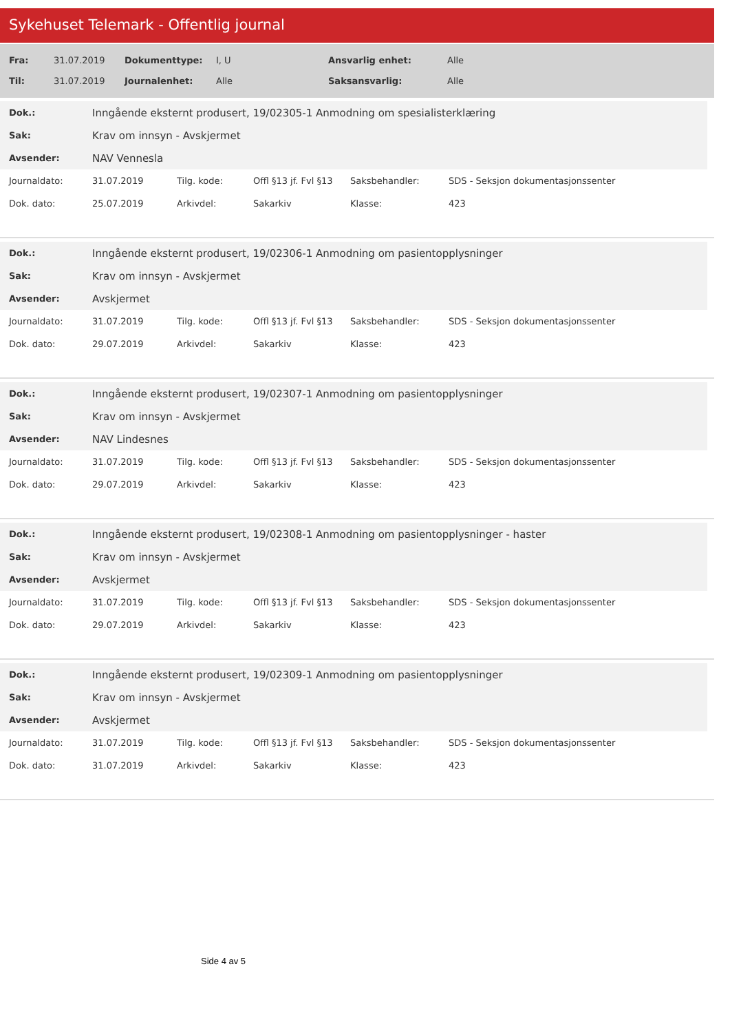Sykehuset Telemark - Offentlig journal
| Fra: | 31.07.2019 | Dokumenttype: | I, U | Ansvarlig enhet: | Alle |
| Til: | 31.07.2019 | Journalenhet: | Alle | Saksansvarlig: | Alle |
| Dok.: | Inngående eksternt produsert, 19/02305-1 Anmodning om spesialisterklæring |
| Sak: | Krav om innsyn - Avskjermet |
| Avsender: | NAV Vennesla |
| Journaldato: | 31.07.2019 | Tilg. kode: | Offl §13 jf. Fvl §13 | Saksbehandler: | SDS - Seksjon dokumentasjonssenter |
| Dok. dato: | 25.07.2019 | Arkivdel: | Sakarkiv | Klasse: | 423 |
| Dok.: | Inngående eksternt produsert, 19/02306-1 Anmodning om pasientopplysninger |
| Sak: | Krav om innsyn - Avskjermet |
| Avsender: | Avskjermet |
| Journaldato: | 31.07.2019 | Tilg. kode: | Offl §13 jf. Fvl §13 | Saksbehandler: | SDS - Seksjon dokumentasjonssenter |
| Dok. dato: | 29.07.2019 | Arkivdel: | Sakarkiv | Klasse: | 423 |
| Dok.: | Inngående eksternt produsert, 19/02307-1 Anmodning om pasientopplysninger |
| Sak: | Krav om innsyn - Avskjermet |
| Avsender: | NAV Lindesnes |
| Journaldato: | 31.07.2019 | Tilg. kode: | Offl §13 jf. Fvl §13 | Saksbehandler: | SDS - Seksjon dokumentasjonssenter |
| Dok. dato: | 29.07.2019 | Arkivdel: | Sakarkiv | Klasse: | 423 |
| Dok.: | Inngående eksternt produsert, 19/02308-1 Anmodning om pasientopplysninger - haster |
| Sak: | Krav om innsyn - Avskjermet |
| Avsender: | Avskjermet |
| Journaldato: | 31.07.2019 | Tilg. kode: | Offl §13 jf. Fvl §13 | Saksbehandler: | SDS - Seksjon dokumentasjonssenter |
| Dok. dato: | 29.07.2019 | Arkivdel: | Sakarkiv | Klasse: | 423 |
| Dok.: | Inngående eksternt produsert, 19/02309-1 Anmodning om pasientopplysninger |
| Sak: | Krav om innsyn - Avskjermet |
| Avsender: | Avskjermet |
| Journaldato: | 31.07.2019 | Tilg. kode: | Offl §13 jf. Fvl §13 | Saksbehandler: | SDS - Seksjon dokumentasjonssenter |
| Dok. dato: | 31.07.2019 | Arkivdel: | Sakarkiv | Klasse: | 423 |
Side 4 av 5